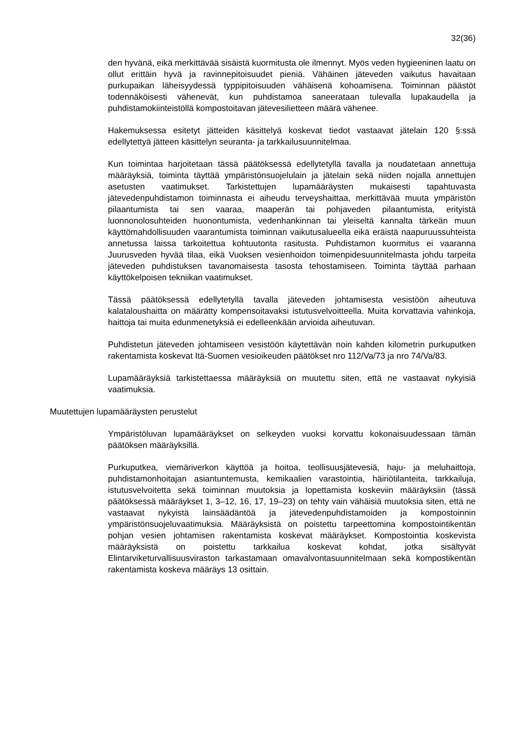32(36)
den hyvänä, eikä merkittävää sisäistä kuormitusta ole ilmennyt. Myös veden hygieeninen laatu on ollut erittäin hyvä ja ravinnepitoisuudet pieniä. Vähäinen jäteveden vaikutus havaitaan purkupaikan läheisyydessä typpipitoisuuden vähäisenä kohoamisena. Toiminnan päästöt todennäköisesti vähenevät, kun puhdistamoa saneerataan tulevalla lupakaudella ja puhdistamokiinteistöllä kompostoitavan jätevesilietteen määrä vähenee.
Hakemuksessa esitetyt jätteiden käsittelyä koskevat tiedot vastaavat jätelain 120 §:ssä edellytettyä jätteen käsittelyn seuranta- ja tarkkailusuunnitelmaa.
Kun toimintaa harjoitetaan tässä päätöksessä edellytetyllä tavalla ja noudatetaan annettuja määräyksiä, toiminta täyttää ympäristönsuojelulain ja jätelain sekä niiden nojalla annettujen asetusten vaatimukset. Tarkistettujen lupamääräysten mukaisesti tapahtuvasta jätevedenpuhdistamon toiminnasta ei aiheudu terveyshaittaa, merkittävää muuta ympäristön pilaantumista tai sen vaaraa, maaperän tai pohjaveden pilaantumista, erityistä luonnonolosuhteiden huonontumista, vedenhankinnan tai yleiseltä kannalta tärkeän muun käyttömahdollisuuden vaarantumista toiminnan vaikutusalueella eikä eräistä naapuruussuhteista annetussa laissa tarkoitettua kohtuutonta rasitusta. Puhdistamon kuormitus ei vaaranna Juurusveden hyvää tilaa, eikä Vuoksen vesienhoidon toimenpidesuunnitelmasta johdu tarpeita jäteveden puhdistuksen tavanomaisesta tasosta tehostamiseen. Toiminta täyttää parhaan käyttökelpoisen tekniikan vaatimukset.
Tässä päätöksessä edellytetyllä tavalla jäteveden johtamisesta vesistöön aiheutuva kalataloushaitta on määrätty kompensoitavaksi istutusvelvoitteella. Muita korvattavia vahinkoja, haittoja tai muita edunmenetyksiä ei edelleenkään arvioida aiheutuvan.
Puhdistetun jäteveden johtamiseen vesistöön käytettävän noin kahden kilometrin purkuputken rakentamista koskevat Itä-Suomen vesioikeuden päätökset nro 112/Va/73 ja nro 74/Va/83.
Lupamääräyksiä tarkistettaessa määräyksiä on muutettu siten, että ne vastaavat nykyisiä vaatimuksia.
Muutettujen lupamääräysten perustelut
Ympäristöluvan lupamääräykset on selkeyden vuoksi korvattu kokonaisuudessaan tämän päätöksen määräyksillä.
Purkuputkea, viemäriverkon käyttöä ja hoitoa, teollisuusjätevesiä, haju- ja meluhaittoja, puhdistamonhoitajan asiantuntemusta, kemikaalien varastointia, häiriötilanteita, tarkkailuja, istutusvelvoitetta sekä toiminnan muutoksia ja lopettamista koskeviin määräyksiin (tässä päätöksessä määräykset 1, 3–12, 16, 17, 19–23) on tehty vain vähäisiä muutoksia siten, että ne vastaavat nykyistä lainsäädäntöä ja jätevedenpuhdistamoiden ja kompostoinnin ympäristönsuojeluvaatimuksia. Määräyksistä on poistettu tarpeettomina kompostointikentän pohjan vesien johtamisen rakentamista koskevat määräykset. Kompostointia koskevista määräyksistä on poistettu tarkkailua koskevat kohdat, jotka sisältyvät Elintarviketurvallisuusviraston tarkastamaan omavalvontasuunnitelmaan sekä kompostikentän rakentamista koskeva määräys 13 osittain.